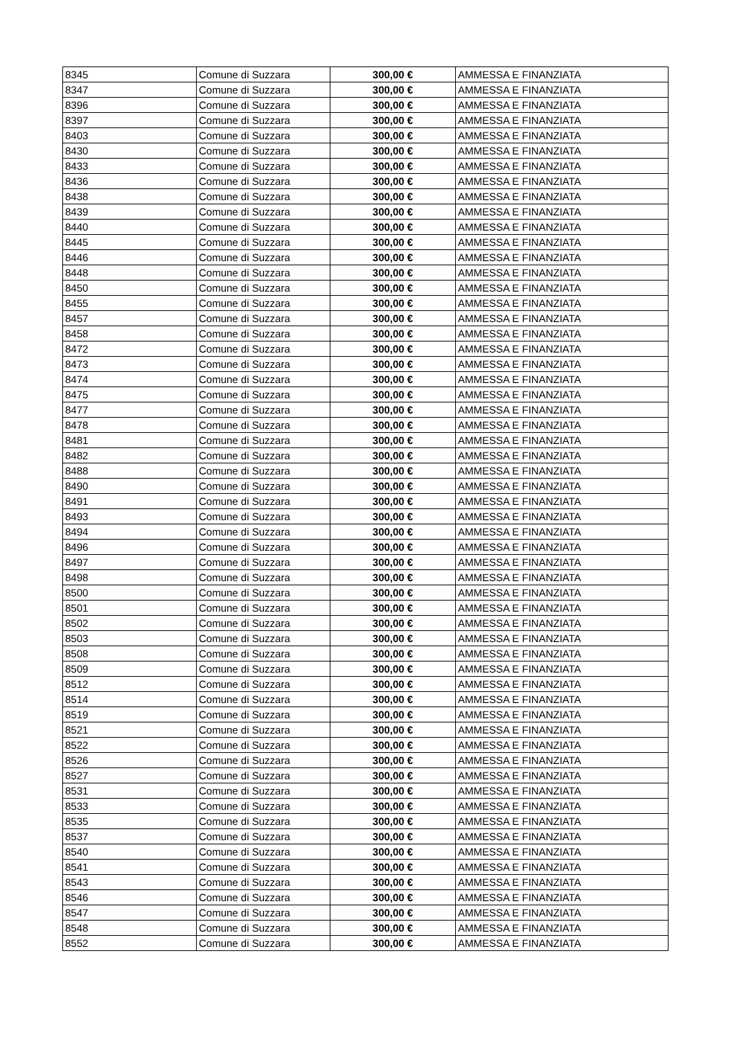| 8345 | Comune di Suzzara | 300,00 € | AMMESSA E FINANZIATA |
| 8347 | Comune di Suzzara | 300,00 € | AMMESSA E FINANZIATA |
| 8396 | Comune di Suzzara | 300,00 € | AMMESSA E FINANZIATA |
| 8397 | Comune di Suzzara | 300,00 € | AMMESSA E FINANZIATA |
| 8403 | Comune di Suzzara | 300,00 € | AMMESSA E FINANZIATA |
| 8430 | Comune di Suzzara | 300,00 € | AMMESSA E FINANZIATA |
| 8433 | Comune di Suzzara | 300,00 € | AMMESSA E FINANZIATA |
| 8436 | Comune di Suzzara | 300,00 € | AMMESSA E FINANZIATA |
| 8438 | Comune di Suzzara | 300,00 € | AMMESSA E FINANZIATA |
| 8439 | Comune di Suzzara | 300,00 € | AMMESSA E FINANZIATA |
| 8440 | Comune di Suzzara | 300,00 € | AMMESSA E FINANZIATA |
| 8445 | Comune di Suzzara | 300,00 € | AMMESSA E FINANZIATA |
| 8446 | Comune di Suzzara | 300,00 € | AMMESSA E FINANZIATA |
| 8448 | Comune di Suzzara | 300,00 € | AMMESSA E FINANZIATA |
| 8450 | Comune di Suzzara | 300,00 € | AMMESSA E FINANZIATA |
| 8455 | Comune di Suzzara | 300,00 € | AMMESSA E FINANZIATA |
| 8457 | Comune di Suzzara | 300,00 € | AMMESSA E FINANZIATA |
| 8458 | Comune di Suzzara | 300,00 € | AMMESSA E FINANZIATA |
| 8472 | Comune di Suzzara | 300,00 € | AMMESSA E FINANZIATA |
| 8473 | Comune di Suzzara | 300,00 € | AMMESSA E FINANZIATA |
| 8474 | Comune di Suzzara | 300,00 € | AMMESSA E FINANZIATA |
| 8475 | Comune di Suzzara | 300,00 € | AMMESSA E FINANZIATA |
| 8477 | Comune di Suzzara | 300,00 € | AMMESSA E FINANZIATA |
| 8478 | Comune di Suzzara | 300,00 € | AMMESSA E FINANZIATA |
| 8481 | Comune di Suzzara | 300,00 € | AMMESSA E FINANZIATA |
| 8482 | Comune di Suzzara | 300,00 € | AMMESSA E FINANZIATA |
| 8488 | Comune di Suzzara | 300,00 € | AMMESSA E FINANZIATA |
| 8490 | Comune di Suzzara | 300,00 € | AMMESSA E FINANZIATA |
| 8491 | Comune di Suzzara | 300,00 € | AMMESSA E FINANZIATA |
| 8493 | Comune di Suzzara | 300,00 € | AMMESSA E FINANZIATA |
| 8494 | Comune di Suzzara | 300,00 € | AMMESSA E FINANZIATA |
| 8496 | Comune di Suzzara | 300,00 € | AMMESSA E FINANZIATA |
| 8497 | Comune di Suzzara | 300,00 € | AMMESSA E FINANZIATA |
| 8498 | Comune di Suzzara | 300,00 € | AMMESSA E FINANZIATA |
| 8500 | Comune di Suzzara | 300,00 € | AMMESSA E FINANZIATA |
| 8501 | Comune di Suzzara | 300,00 € | AMMESSA E FINANZIATA |
| 8502 | Comune di Suzzara | 300,00 € | AMMESSA E FINANZIATA |
| 8503 | Comune di Suzzara | 300,00 € | AMMESSA E FINANZIATA |
| 8508 | Comune di Suzzara | 300,00 € | AMMESSA E FINANZIATA |
| 8509 | Comune di Suzzara | 300,00 € | AMMESSA E FINANZIATA |
| 8512 | Comune di Suzzara | 300,00 € | AMMESSA E FINANZIATA |
| 8514 | Comune di Suzzara | 300,00 € | AMMESSA E FINANZIATA |
| 8519 | Comune di Suzzara | 300,00 € | AMMESSA E FINANZIATA |
| 8521 | Comune di Suzzara | 300,00 € | AMMESSA E FINANZIATA |
| 8522 | Comune di Suzzara | 300,00 € | AMMESSA E FINANZIATA |
| 8526 | Comune di Suzzara | 300,00 € | AMMESSA E FINANZIATA |
| 8527 | Comune di Suzzara | 300,00 € | AMMESSA E FINANZIATA |
| 8531 | Comune di Suzzara | 300,00 € | AMMESSA E FINANZIATA |
| 8533 | Comune di Suzzara | 300,00 € | AMMESSA E FINANZIATA |
| 8535 | Comune di Suzzara | 300,00 € | AMMESSA E FINANZIATA |
| 8537 | Comune di Suzzara | 300,00 € | AMMESSA E FINANZIATA |
| 8540 | Comune di Suzzara | 300,00 € | AMMESSA E FINANZIATA |
| 8541 | Comune di Suzzara | 300,00 € | AMMESSA E FINANZIATA |
| 8543 | Comune di Suzzara | 300,00 € | AMMESSA E FINANZIATA |
| 8546 | Comune di Suzzara | 300,00 € | AMMESSA E FINANZIATA |
| 8547 | Comune di Suzzara | 300,00 € | AMMESSA E FINANZIATA |
| 8548 | Comune di Suzzara | 300,00 € | AMMESSA E FINANZIATA |
| 8552 | Comune di Suzzara | 300,00 € | AMMESSA E FINANZIATA |